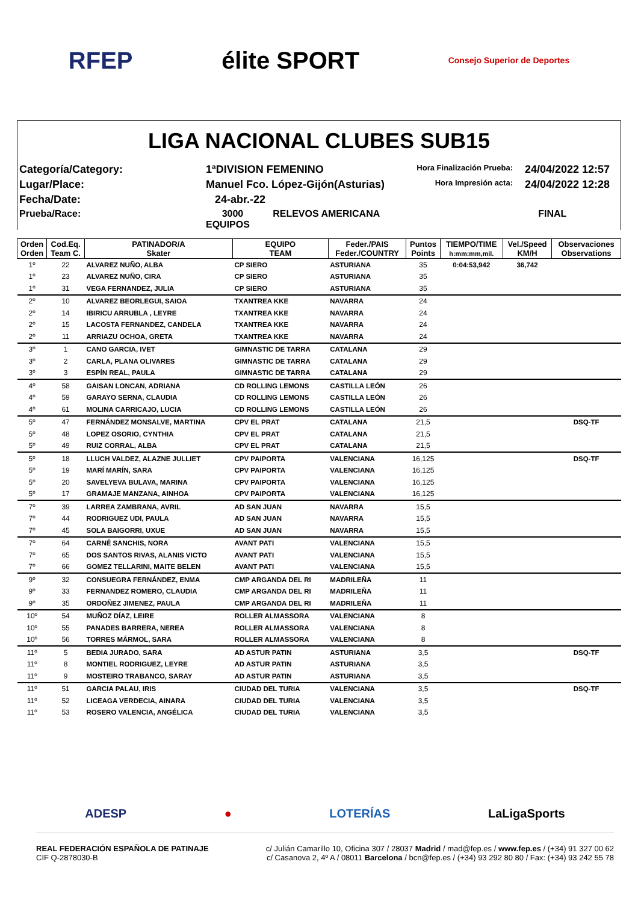RFEP élite SPORT
Consejo Superior de Deportes
LIGA NACIONAL CLUBES SUB15
Categoría/Category:
1ªDIVISION FEMENINO
Hora Finalización Prueba:
24/04/2022 12:57
Lugar/Place:
Manuel Fco. López-Gijón(Asturias)
Hora Impresión acta:
24/04/2022 12:28
Fecha/Date:
24-abr.-22
Prueba/Race:
3000 RELEVOS AMERICANA EQUIPOS
FINAL
| Orden Orden | Cod.Eq. Team C. | PATINADOR/A Skater | EQUIPO TEAM | Feder./PAIS Feder./COUNTRY | Puntos Points | TIEMPO/TIME h:mm:mm,mil. | Vel./Speed KM/H | Observaciones Observations |
| --- | --- | --- | --- | --- | --- | --- | --- | --- |
| 1º | 22 | ALVAREZ NUÑO, ALBA | CP SIERO | ASTURIANA | 35 | 0:04:53,942 | 36,742 | |
| 1º | 23 | ALVAREZ NUÑO, CIRA | CP SIERO | ASTURIANA | 35 | | | |
| 1º | 31 | VEGA FERNANDEZ, JULIA | CP SIERO | ASTURIANA | 35 | | | |
| 2º | 10 | ALVAREZ BEORLEGUI, SAIOA | TXANTREA KKE | NAVARRA | 24 | | | |
| 2º | 14 | IBIRICU ARRUBLA , LEYRE | TXANTREA KKE | NAVARRA | 24 | | | |
| 2º | 15 | LACOSTA FERNANDEZ, CANDELA | TXANTREA KKE | NAVARRA | 24 | | | |
| 2º | 11 | ARRIAZU OCHOA, GRETA | TXANTREA KKE | NAVARRA | 24 | | | |
| 3º | 1 | CANO GARCIA, IVET | GIMNASTIC DE TARRA | CATALANA | 29 | | | |
| 3º | 2 | CARLA, PLANA OLIVARES | GIMNASTIC DE TARRA | CATALANA | 29 | | | |
| 3º | 3 | ESPÍN REAL, PAULA | GIMNASTIC DE TARRA | CATALANA | 29 | | | |
| 4º | 58 | GAISAN LONCAN, ADRIANA | CD ROLLING LEMONS | CASTILLA LEÓN | 26 | | | |
| 4º | 59 | GARAYO SERNA, CLAUDIA | CD ROLLING LEMONS | CASTILLA LEÓN | 26 | | | |
| 4º | 61 | MOLINA CARRICAJO, LUCIA | CD ROLLING LEMONS | CASTILLA LEÓN | 26 | | | |
| 5º | 47 | FERNÁNDEZ MONSALVE, MARTINA | CPV EL PRAT | CATALANA | 21,5 | | | DSQ-TF |
| 5º | 48 | LOPEZ OSORIO, CYNTHIA | CPV EL PRAT | CATALANA | 21,5 | | | |
| 5º | 49 | RUIZ CORRAL, ALBA | CPV EL PRAT | CATALANA | 21,5 | | | |
| 5º | 18 | LLUCH VALDEZ, ALAZNE JULLIET | CPV PAIPORTA | VALENCIANA | 16,125 | | | DSQ-TF |
| 5º | 19 | MARÍ MARÍN, SARA | CPV PAIPORTA | VALENCIANA | 16,125 | | | |
| 5º | 20 | SAVELYEVA BULAVA, MARINA | CPV PAIPORTA | VALENCIANA | 16,125 | | | |
| 5º | 17 | GRAMAJE MANZANA, AINHOA | CPV PAIPORTA | VALENCIANA | 16,125 | | | |
| 7º | 39 | LARREA ZAMBRANA, AVRIL | AD SAN JUAN | NAVARRA | 15,5 | | | |
| 7º | 44 | RODRIGUEZ UDI, PAULA | AD SAN JUAN | NAVARRA | 15,5 | | | |
| 7º | 45 | SOLA BAIGORRI, UXUE | AD SAN JUAN | NAVARRA | 15,5 | | | |
| 7º | 64 | CARNÉ SANCHIS, NORA | AVANT PATI | VALENCIANA | 15,5 | | | |
| 7º | 65 | DOS SANTOS RIVAS, ALANIS VICTO | AVANT PATI | VALENCIANA | 15,5 | | | |
| 7º | 66 | GOMEZ TELLARINI, MAITE BELEN | AVANT PATI | VALENCIANA | 15,5 | | | |
| 9º | 32 | CONSUEGRA FERNÁNDEZ, ENMA | CMP ARGANDA DEL RI | MADRILEÑA | 11 | | | |
| 9º | 33 | FERNANDEZ ROMERO, CLAUDIA | CMP ARGANDA DEL RI | MADRILEÑA | 11 | | | |
| 9º | 35 | ORDOÑEZ JIMENEZ, PAULA | CMP ARGANDA DEL RI | MADRILEÑA | 11 | | | |
| 10º | 54 | MUÑOZ DÍAZ, LEIRE | ROLLER ALMASSORA | VALENCIANA | 8 | | | |
| 10º | 55 | PANADES BARRERA, NEREA | ROLLER ALMASSORA | VALENCIANA | 8 | | | |
| 10º | 56 | TORRES MÁRMOL, SARA | ROLLER ALMASSORA | VALENCIANA | 8 | | | |
| 11º | 5 | BEDIA JURADO, SARA | AD ASTUR PATIN | ASTURIANA | 3,5 | | | DSQ-TF |
| 11º | 8 | MONTIEL RODRIGUEZ, LEYRE | AD ASTUR PATIN | ASTURIANA | 3,5 | | | |
| 11º | 9 | MOSTEIRO TRABANCO, SARAY | AD ASTUR PATIN | ASTURIANA | 3,5 | | | |
| 11º | 51 | GARCIA PALAU, IRIS | CIUDAD DEL TURIA | VALENCIANA | 3,5 | | | DSQ-TF |
| 11º | 52 | LICEAGA VERDECIA, AINARA | CIUDAD DEL TURIA | VALENCIANA | 3,5 | | | |
| 11º | 53 | ROSERO VALENCIA, ANGÉLICA | CIUDAD DEL TURIA | VALENCIANA | 3,5 | | | |
ADESP ● LOTERÍAS LaLigaSports
REAL FEDERACIÓN ESPAÑOLA DE PATINAJE
CIF Q-2878030-B
c/ Julián Camarillo 10, Oficina 307 / 28037 Madrid / mad@fep.es / www.fep.es / (+34) 91 327 00 62
c/ Casanova 2, 4º A / 08011 Barcelona / bcn@fep.es / (+34) 93 292 80 80 / Fax: (+34) 93 242 55 78